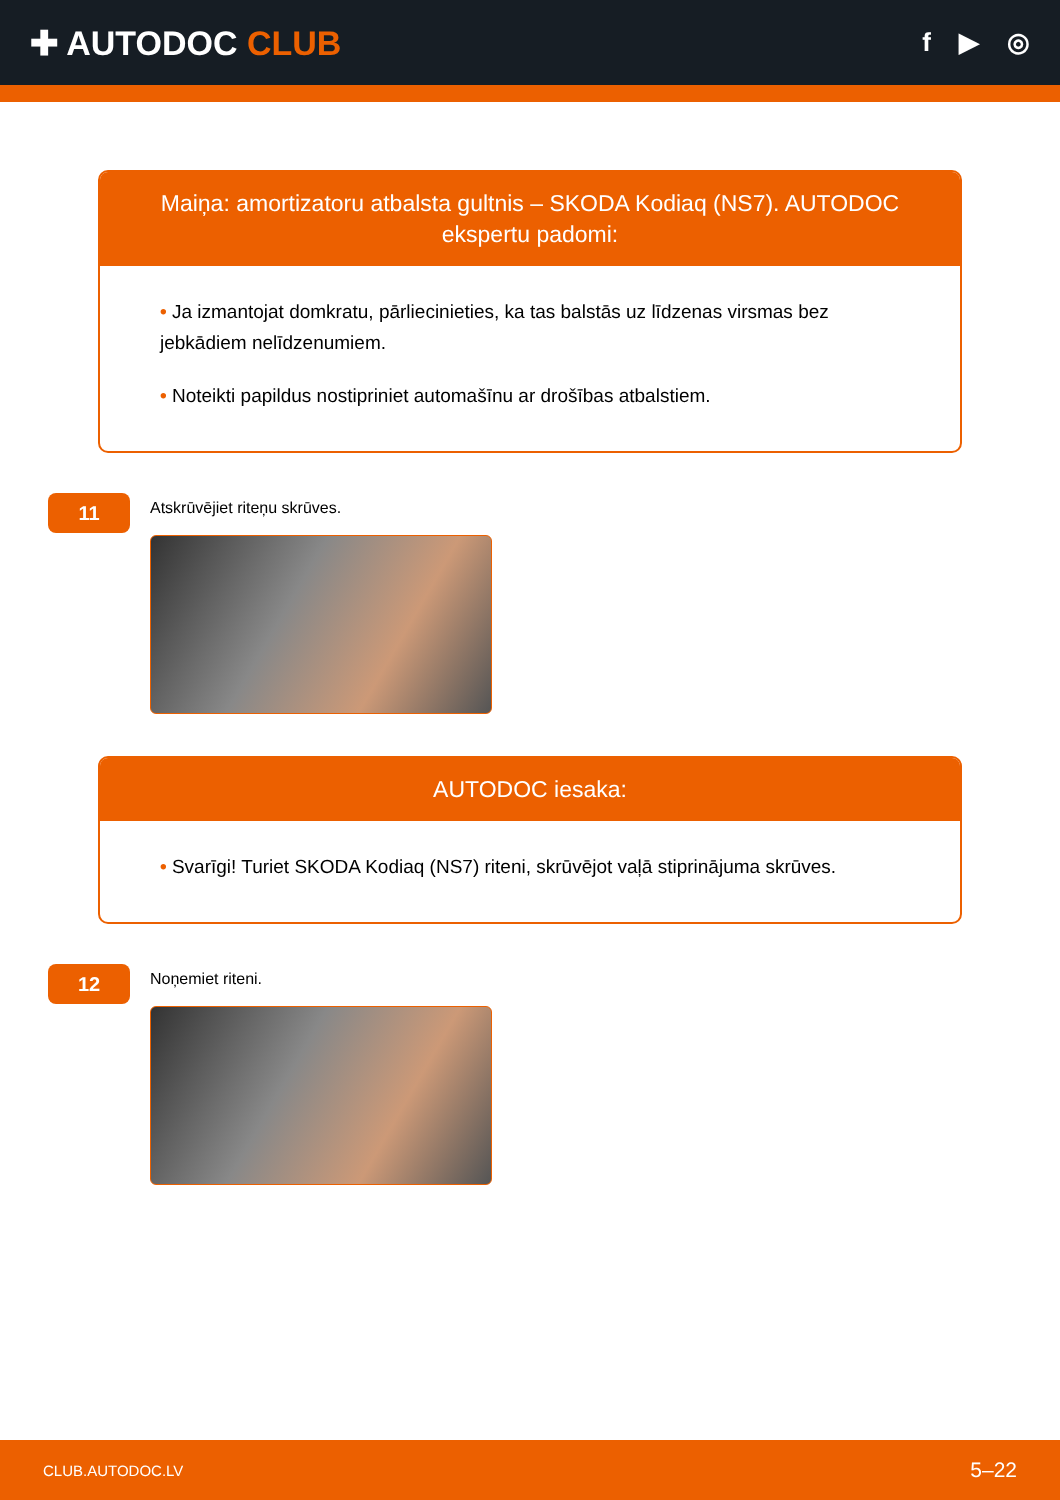✚ AUTODOC CLUB
f ▶ ◎
Maiņa: amortizatoru atbalsta gultnis – SKODA Kodiaq (NS7). AUTODOC ekspertu padomi:
• Ja izmantojat domkratu, pārliecinieties, ka tas balstās uz līdzenas virsmas bez jebkādiem nelīdzenumiem.
• Noteikti papildus nostipriniet automašīnu ar drošības atbalstiem.
11
Atskrūvējiet riteņu skrūves.
AUTODOC iesaka:
• Svarīgi! Turiet SKODA Kodiaq (NS7) riteni, skrūvējot vaļā stiprinājuma skrūves.
12
Noņemiet riteni.
CLUB.AUTODOC.LV 5–22